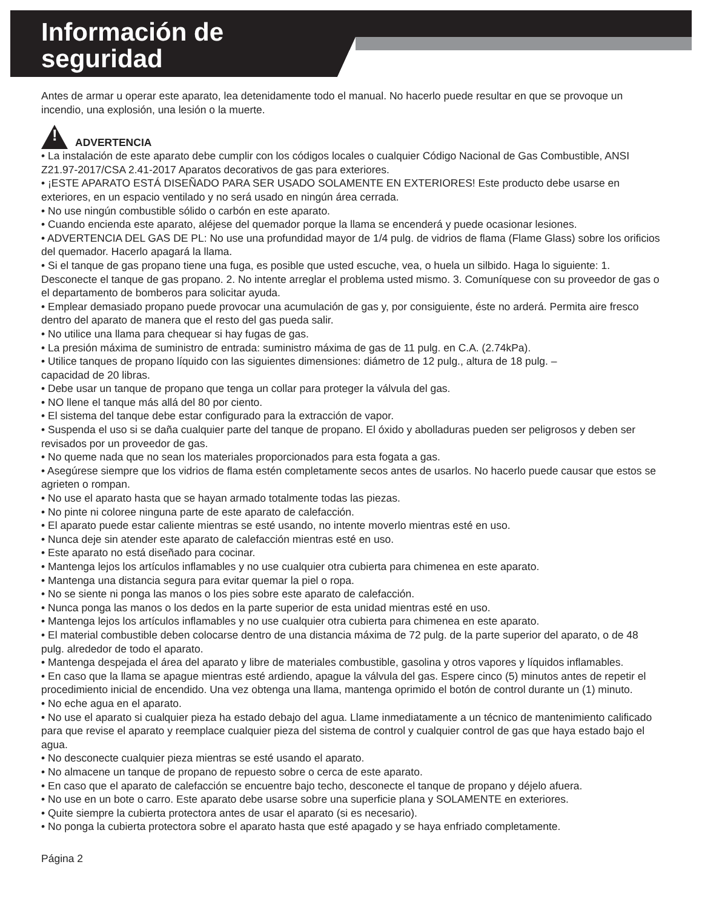Información de
seguridad
Antes de armar u operar este aparato, lea detenidamente todo el manual. No hacerlo puede resultar en que se provoque un incendio, una explosión, una lesión o la muerte.
!
ADVERTENCIA
• La instalación de este aparato debe cumplir con los códigos locales o cualquier Código Nacional de Gas Combustible, ANSI Z21.97-2017/CSA 2.41-2017 Aparatos decorativos de gas para exteriores.
• ¡ESTE APARATO ESTÁ DISEÑADO PARA SER USADO SOLAMENTE EN EXTERIORES! Este producto debe usarse en exteriores, en un espacio ventilado y no será usado en ningún área cerrada.
• No use ningún combustible sólido o carbón en este aparato.
• Cuando encienda este aparato, aléjese del quemador porque la llama se encenderá y puede ocasionar lesiones.
• ADVERTENCIA DEL GAS DE PL: No use una profundidad mayor de 1/4 pulg. de vidrios de flama (Flame Glass) sobre los orificios del quemador. Hacerlo apagará la llama.
• Si el tanque de gas propano tiene una fuga, es posible que usted escuche, vea, o huela un silbido. Haga lo siguiente: 1. Desconecte el tanque de gas propano. 2. No intente arreglar el problema usted mismo. 3. Comuníquese con su proveedor de gas o el departamento de bomberos para solicitar ayuda.
• Emplear demasiado propano puede provocar una acumulación de gas y, por consiguiente, éste no arderá. Permita aire fresco dentro del aparato de manera que el resto del gas pueda salir.
• No utilice una llama para chequear si hay fugas de gas.
• La presión máxima de suministro de entrada: suministro máxima de gas de 11 pulg. en C.A. (2.74kPa).
• Utilice tanques de propano líquido con las siguientes dimensiones: diámetro de 12 pulg., altura de 18 pulg. –
capacidad de 20 libras.
• Debe usar un tanque de propano que tenga un collar para proteger la válvula del gas.
• NO llene el tanque más allá del 80 por ciento.
• El sistema del tanque debe estar configurado para la extracción de vapor.
• Suspenda el uso si se daña cualquier parte del tanque de propano. El óxido y abolladuras pueden ser peligrosos y deben ser revisados por un proveedor de gas.
• No queme nada que no sean los materiales proporcionados para esta fogata a gas.
• Asegúrese siempre que los vidrios de flama estén completamente secos antes de usarlos. No hacerlo puede causar que estos se agrieten o rompan.
• No use el aparato hasta que se hayan armado totalmente todas las piezas.
• No pinte ni coloree ninguna parte de este aparato de calefacción.
• El aparato puede estar caliente mientras se esté usando, no intente moverlo mientras esté en uso.
• Nunca deje sin atender este aparato de calefacción mientras esté en uso.
• Este aparato no está diseñado para cocinar.
• Mantenga lejos los artículos inflamables y no use cualquier otra cubierta para chimenea en este aparato.
• Mantenga una distancia segura para evitar quemar la piel o ropa.
• No se siente ni ponga las manos o los pies sobre este aparato de calefacción.
• Nunca ponga las manos o los dedos en la parte superior de esta unidad mientras esté en uso.
• Mantenga lejos los artículos inflamables y no use cualquier otra cubierta para chimenea en este aparato.
• El material combustible deben colocarse dentro de una distancia máxima de 72 pulg. de la parte superior del aparato, o de 48 pulg. alrededor de todo el aparato.
• Mantenga despejada el área del aparato y libre de materiales combustible, gasolina y otros vapores y líquidos inflamables.
• En caso que la llama se apague mientras esté ardiendo, apague la válvula del gas. Espere cinco (5) minutos antes de repetir el procedimiento inicial de encendido. Una vez obtenga una llama, mantenga oprimido el botón de control durante un (1) minuto.
• No eche agua en el aparato.
• No use el aparato si cualquier pieza ha estado debajo del agua. Llame inmediatamente a un técnico de mantenimiento calificado para que revise el aparato y reemplace cualquier pieza del sistema de control y cualquier control de gas que haya estado bajo el agua.
• No desconecte cualquier pieza mientras se esté usando el aparato.
• No almacene un tanque de propano de repuesto sobre o cerca de este aparato.
• En caso que el aparato de calefacción se encuentre bajo techo, desconecte el tanque de propano y déjelo afuera.
• No use en un bote o carro. Este aparato debe usarse sobre una superficie plana y SOLAMENTE en exteriores.
• Quite siempre la cubierta protectora antes de usar el aparato (si es necesario).
• No ponga la cubierta protectora sobre el aparato hasta que esté apagado y se haya enfriado completamente.
Página 2